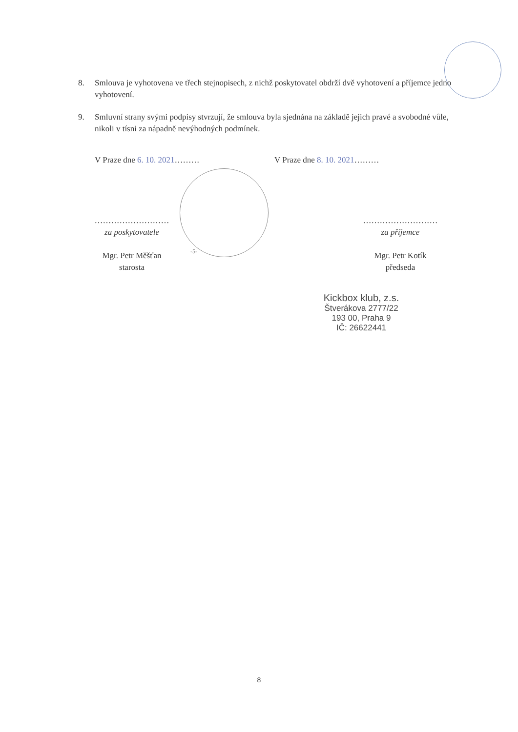8. Smlouva je vyhotovena ve třech stejnopisech, z nichž poskytovatel obdrží dvě vyhotovení a příjemce jedno vyhotovení.
9. Smluvní strany svými podpisy stvrzují, že smlouva byla sjednána na základě jejich pravé a svobodné vůle, nikoli v tísni za nápadně nevýhodných podmínek.
V Praze dne 6. 10. 2021……… V Praze dne 8. 10. 2021………
………………………
za poskytovatele
Mgr. Petr Měšťan
starosta
………………………
za příjemce
Mgr. Petr Kotík
předseda
Kickbox klub, z.s.
Štverákova 2777/22
193 00, Praha 9
IČ: 26622441
-5-
8